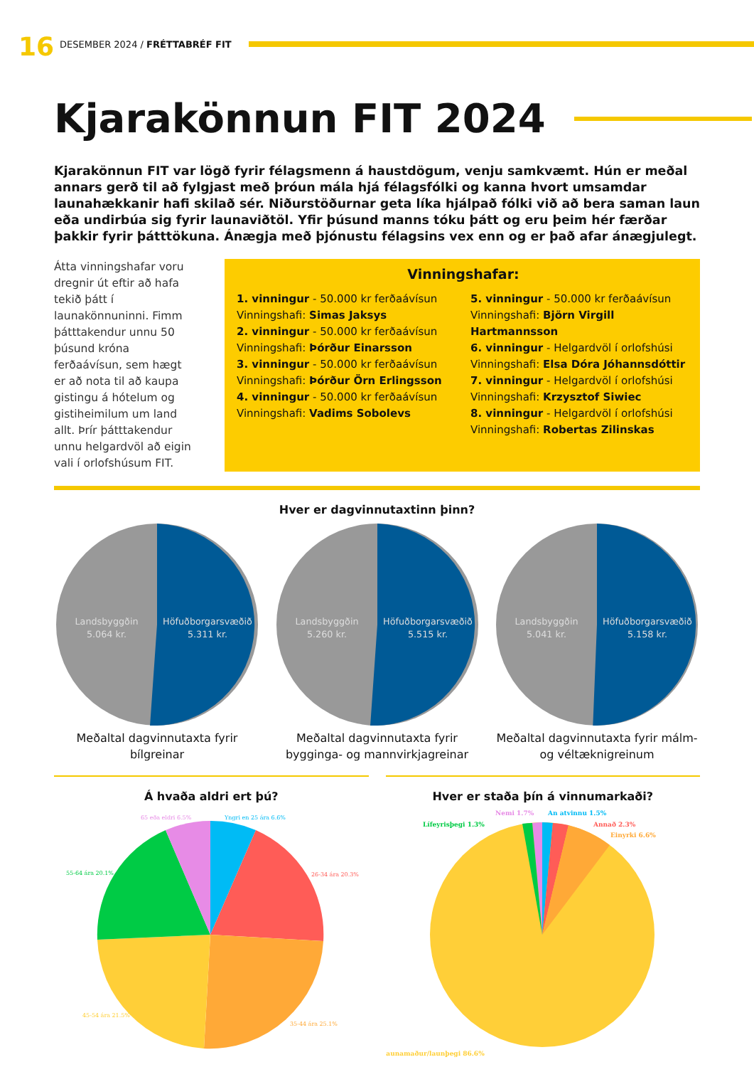16
DESEMBER 2024 / FRÉTTABRÉF FIT
Kjarakönnun FIT 2024
Kjarakönnun FIT var lögð fyrir félagsmenn á haustdögum, venju samkvæmt. Hún er meðal annars gerð til að fylgjast með þróun mála hjá félagsfólki og kanna hvort umsamdar launahækkanir hafi skilað sér. Niðurstöðurnar geta líka hjálpað fólki við að bera saman laun eða undirbúa sig fyrir launaviðtöl. Yfir þúsund manns tóku þátt og eru þeim hér færðar þakkir fyrir þátttökuna. Ánægja með þjónustu félagsins vex enn og er það afar ánægjulegt.
Átta vinningshafar voru dregnir út eftir að hafa tekið þátt í launakönnuninni. Fimm þátttakendur unnu 50 þúsund króna ferðaávísun, sem hægt er að nota til að kaupa gistingu á hótelum og gistiheimilum um land allt. Þrír þátttakendur unnu helgardvöl að eigin vali í orlofshúsum FIT.
Vinningshafar:
1. vinningur - 50.000 kr ferðaávísun
Vinningshafi: Simas Jaksys
2. vinningur - 50.000 kr ferðaávísun
Vinningshafi: Þórður Einarsson
3. vinningur - 50.000 kr ferðaávísun
Vinningshafi: Þórður Örn Erlingsson
4. vinningur - 50.000 kr ferðaávísun
Vinningshafi: Vadims Sobolevs
5. vinningur - 50.000 kr ferðaávísun
Vinningshafi: Björn Virgill Hartmannsson
6. vinningur - Helgardvöl í orlofshúsi
Vinningshafi: Elsa Dóra Jóhannsdóttir
7. vinningur - Helgardvöl í orlofshúsi
Vinningshafi: Krzysztof Siwiec
8. vinningur - Helgardvöl í orlofshúsi
Vinningshafi: Robertas Zilinskas
Hver er dagvinnutaxtinn þinn?
Landsbyggðin
5.064 kr.
Höfuðborgarsvæðið
5.311 kr.
Meðaltal dagvinnutaxta fyrir bílgreinar
Landsbyggðin
5.260 kr.
Höfuðborgarsvæðið
5.515 kr.
Meðaltal dagvinnutaxta fyrir bygginga- og mannvirkjagreinar
Landsbyggðin
5.041 kr.
Höfuðborgarsvæðið
5.158 kr.
Meðaltal dagvinnutaxta fyrir málm- og véltæknigreinum
Á hvaða aldri ert þú?
Yngri en 25 ára 6.6%
26-34 ára 20.3%
35-44 ára 25.1%
45-54 ára 21.5%
55-64 ára 20.1%
65 eða eldri 6.5%
Hver er staða þín á vinnumarkaði?
Nemi 1.7%
Án atvinnu 1.5%
Lífeyrisþegi 1.3%
Annað 2.3%
Einyrki 6.6%
Launamaður/launþegi 86.6%